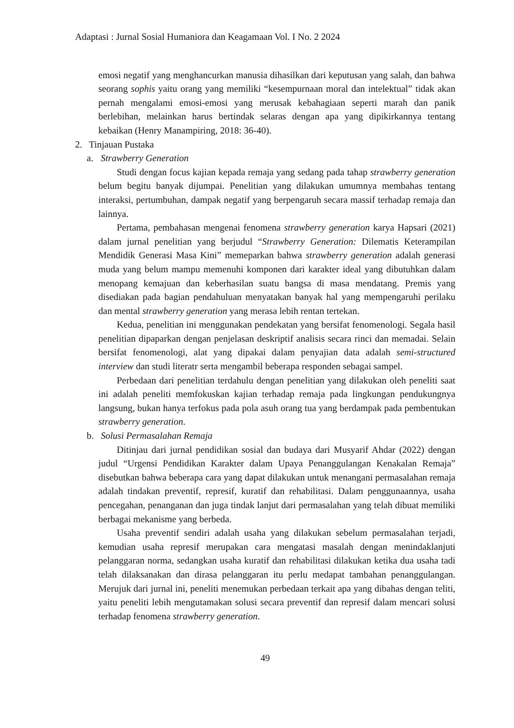Adaptasi : Jurnal Sosial Humaniora dan Keagamaan Vol. I No. 2 2024
emosi negatif yang menghancurkan manusia dihasilkan dari keputusan yang salah, dan bahwa seorang sophis yaitu orang yang memiliki “kesempurnaan moral dan intelektual” tidak akan pernah mengalami emosi-emosi yang merusak kebahagiaan seperti marah dan panik berlebihan, melainkan harus bertindak selaras dengan apa yang dipikirkannya tentang kebaikan (Henry Manampiring, 2018: 36-40).
2. Tinjauan Pustaka
a. Strawberry Generation
Studi dengan focus kajian kepada remaja yang sedang pada tahap strawberry generation belum begitu banyak dijumpai. Penelitian yang dilakukan umumnya membahas tentang interaksi, pertumbuhan, dampak negatif yang berpengaruh secara massif terhadap remaja dan lainnya.
Pertama, pembahasan mengenai fenomena strawberry generation karya Hapsari (2021) dalam jurnal penelitian yang berjudul “Strawberry Generation: Dilematis Keterampilan Mendidik Generasi Masa Kini” memeparkan bahwa strawberry generation adalah generasi muda yang belum mampu memenuhi komponen dari karakter ideal yang dibutuhkan dalam menopang kemajuan dan keberhasilan suatu bangsa di masa mendatang. Premis yang disediakan pada bagian pendahuluan menyatakan banyak hal yang mempengaruhi perilaku dan mental strawberry generation yang merasa lebih rentan tertekan.
Kedua, penelitian ini menggunakan pendekatan yang bersifat fenomenologi. Segala hasil penelitian dipaparkan dengan penjelasan deskriptif analisis secara rinci dan memadai. Selain bersifat fenomenologi, alat yang dipakai dalam penyajian data adalah semi-structured interview dan studi literatr serta mengambil beberapa responden sebagai sampel.
Perbedaan dari penelitian terdahulu dengan penelitian yang dilakukan oleh peneliti saat ini adalah peneliti memfokuskan kajian terhadap remaja pada lingkungan pendukungnya langsung, bukan hanya terfokus pada pola asuh orang tua yang berdampak pada pembentukan strawberry generation.
b. Solusi Permasalahan Remaja
Ditinjau dari jurnal pendidikan sosial dan budaya dari Musyarif Ahdar (2022) dengan judul “Urgensi Pendidikan Karakter dalam Upaya Penanggulangan Kenakalan Remaja” disebutkan bahwa beberapa cara yang dapat dilakukan untuk menangani permasalahan remaja adalah tindakan preventif, represif, kuratif dan rehabilitasi. Dalam penggunaannya, usaha pencegahan, penanganan dan juga tindak lanjut dari permasalahan yang telah dibuat memiliki berbagai mekanisme yang berbeda.
Usaha preventif sendiri adalah usaha yang dilakukan sebelum permasalahan terjadi, kemudian usaha represif merupakan cara mengatasi masalah dengan menindaklanjuti pelanggaran norma, sedangkan usaha kuratif dan rehabilitasi dilakukan ketika dua usaha tadi telah dilaksanakan dan dirasa pelanggaran itu perlu medapat tambahan penanggulangan. Merujuk dari jurnal ini, peneliti menemukan perbedaan terkait apa yang dibahas dengan teliti, yaitu peneliti lebih mengutamakan solusi secara preventif dan represif dalam mencari solusi terhadap fenomena strawberry generation.
49